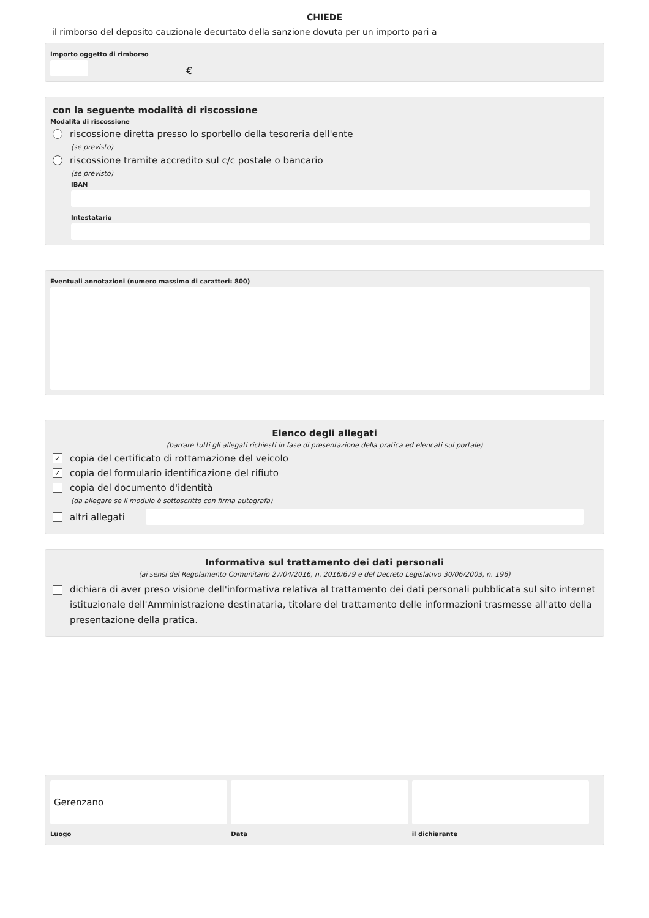CHIEDE
il rimborso del deposito cauzionale decurtato della sanzione dovuta per un importo pari a
Importo oggetto di rimborso
€
con la seguente modalità di riscossione
Modalità di riscossione
riscossione diretta presso lo sportello della tesoreria dell'ente
(se previsto)
riscossione tramite accredito sul c/c postale o bancario
(se previsto)
IBAN
Intestatario
Eventuali annotazioni (numero massimo di caratteri: 800)
Elenco degli allegati
(barrare tutti gli allegati richiesti in fase di presentazione della pratica ed elencati sul portale)
✓ copia del certificato di rottamazione del veicolo
✓ copia del formulario identificazione del rifiuto
copia del documento d'identità
(da allegare se il modulo è sottoscritto con firma autografa)
altri allegati
Informativa sul trattamento dei dati personali
(ai sensi del Regolamento Comunitario 27/04/2016, n. 2016/679 e del Decreto Legislativo 30/06/2003, n. 196)
dichiara di aver preso visione dell'informativa relativa al trattamento dei dati personali pubblicata sul sito internet istituzionale dell'Amministrazione destinataria, titolare del trattamento delle informazioni trasmesse all'atto della presentazione della pratica.
Gerenzano
Luogo
Data il dichiarante